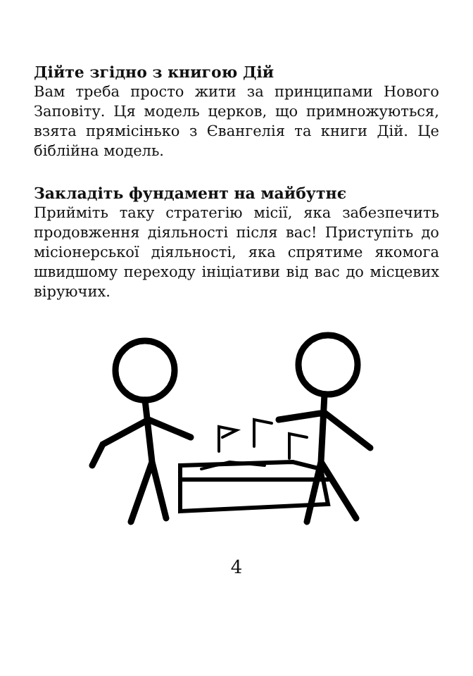Дійте згідно з книгою Дій
Вам треба просто жити за принципами Нового Заповіту. Ця модель церков, що примножуються, взята прямісінько з Євангелія та книги Дій. Це біблійна модель.
Закладіть фундамент на майбутнє
Прийміть таку стратегію місії, яка забезпечить продовження діяльності після вас! Приступіть до місіонерської діяльності, яка спрятиме якомога швидшому переходу ініціативи від вас до місцевих віруючих.
4